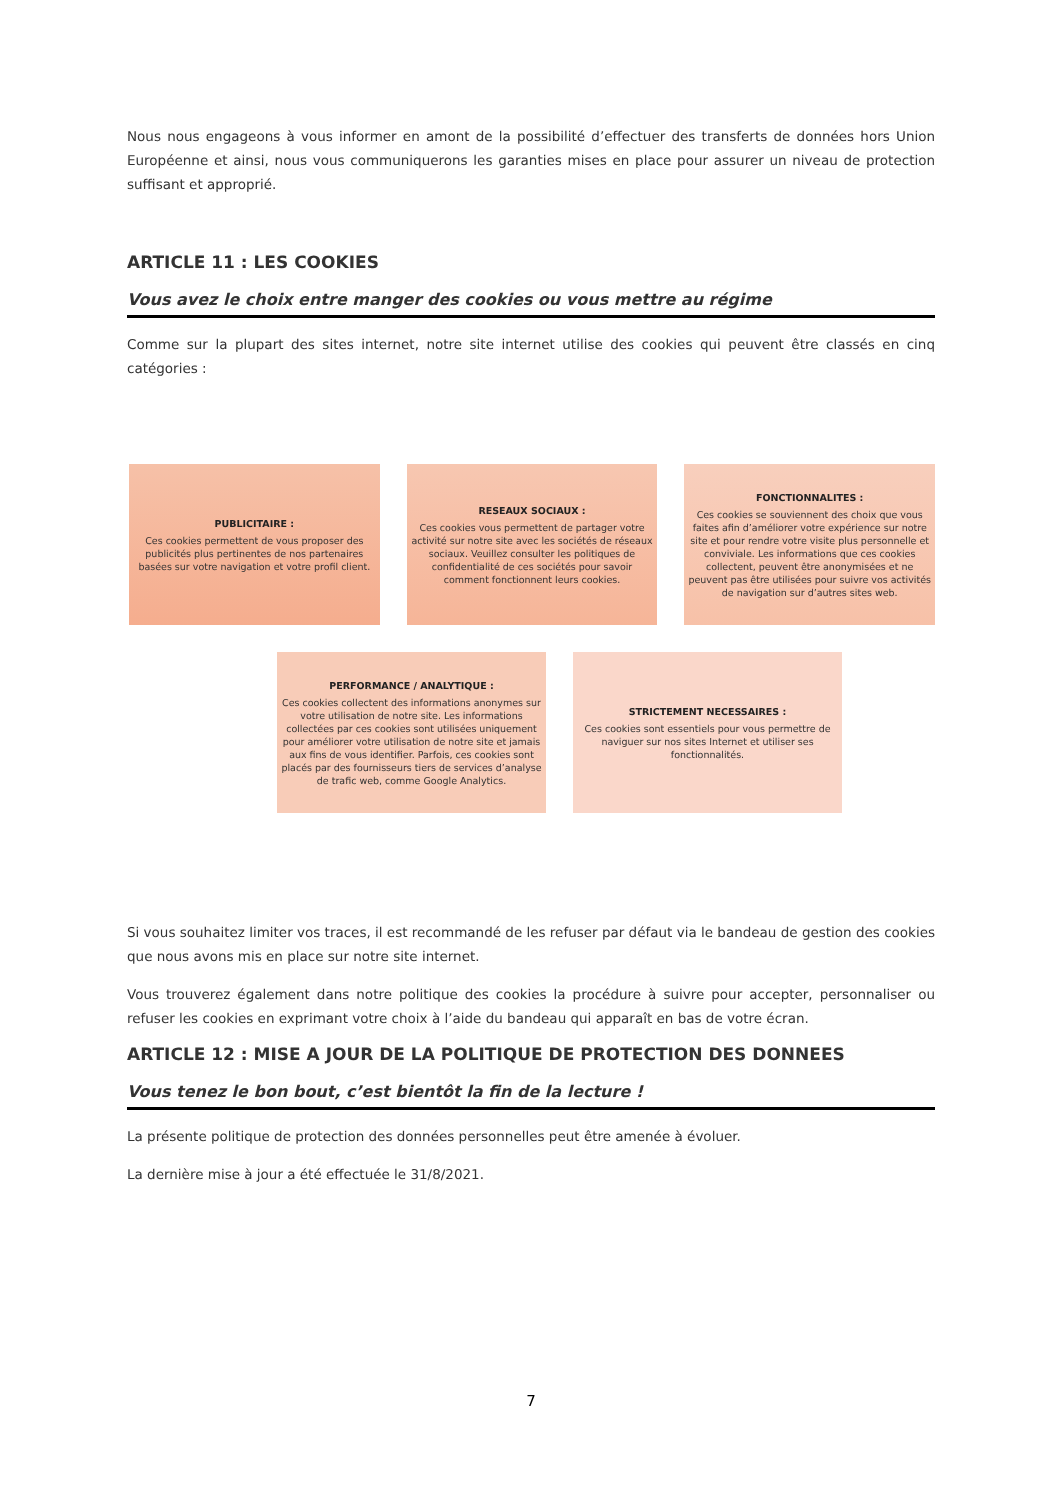Nous nous engageons à vous informer en amont de la possibilité d’effectuer des transferts de données hors Union Européenne et ainsi, nous vous communiquerons les garanties mises en place pour assurer un niveau de protection suffisant et approprié.
ARTICLE 11 : LES COOKIES
Vous avez le choix entre manger des cookies ou vous mettre au régime
Comme sur la plupart des sites internet, notre site internet utilise des cookies qui peuvent être classés en cinq catégories :
PUBLICITAIRE :
Ces cookies permettent de vous proposer des publicités plus pertinentes de nos partenaires basées sur votre navigation et votre profil client.
RESEAUX SOCIAUX :
Ces cookies vous permettent de partager votre activité sur notre site avec les sociétés de réseaux sociaux. Veuillez consulter les politiques de confidentialité de ces sociétés pour savoir comment fonctionnent leurs cookies.
FONCTIONNALITES :
Ces cookies se souviennent des choix que vous faites afin d’améliorer votre expérience sur notre site et pour rendre votre visite plus personnelle et conviviale. Les informations que ces cookies collectent, peuvent être anonymisées et ne peuvent pas être utilisées pour suivre vos activités de navigation sur d’autres sites web.
PERFORMANCE / ANALYTIQUE :
Ces cookies collectent des informations anonymes sur votre utilisation de notre site. Les informations collectées par ces cookies sont utilisées uniquement pour améliorer votre utilisation de notre site et jamais aux fins de vous identifier. Parfois, ces cookies sont placés par des fournisseurs tiers de services d’analyse de trafic web, comme Google Analytics.
STRICTEMENT NECESSAIRES :
Ces cookies sont essentiels pour vous permettre de naviguer sur nos sites Internet et utiliser ses fonctionnalités.
Si vous souhaitez limiter vos traces, il est recommandé de les refuser par défaut via le bandeau de gestion des cookies que nous avons mis en place sur notre site internet.
Vous trouverez également dans notre politique des cookies la procédure à suivre pour accepter, personnaliser ou refuser les cookies en exprimant votre choix à l’aide du bandeau qui apparaît en bas de votre écran.
ARTICLE 12 : MISE A JOUR DE LA POLITIQUE DE PROTECTION DES DONNEES
Vous tenez le bon bout, c’est bientôt la fin de la lecture !
La présente politique de protection des données personnelles peut être amenée à évoluer.
La dernière mise à jour a été effectuée le 31/8/2021.
7